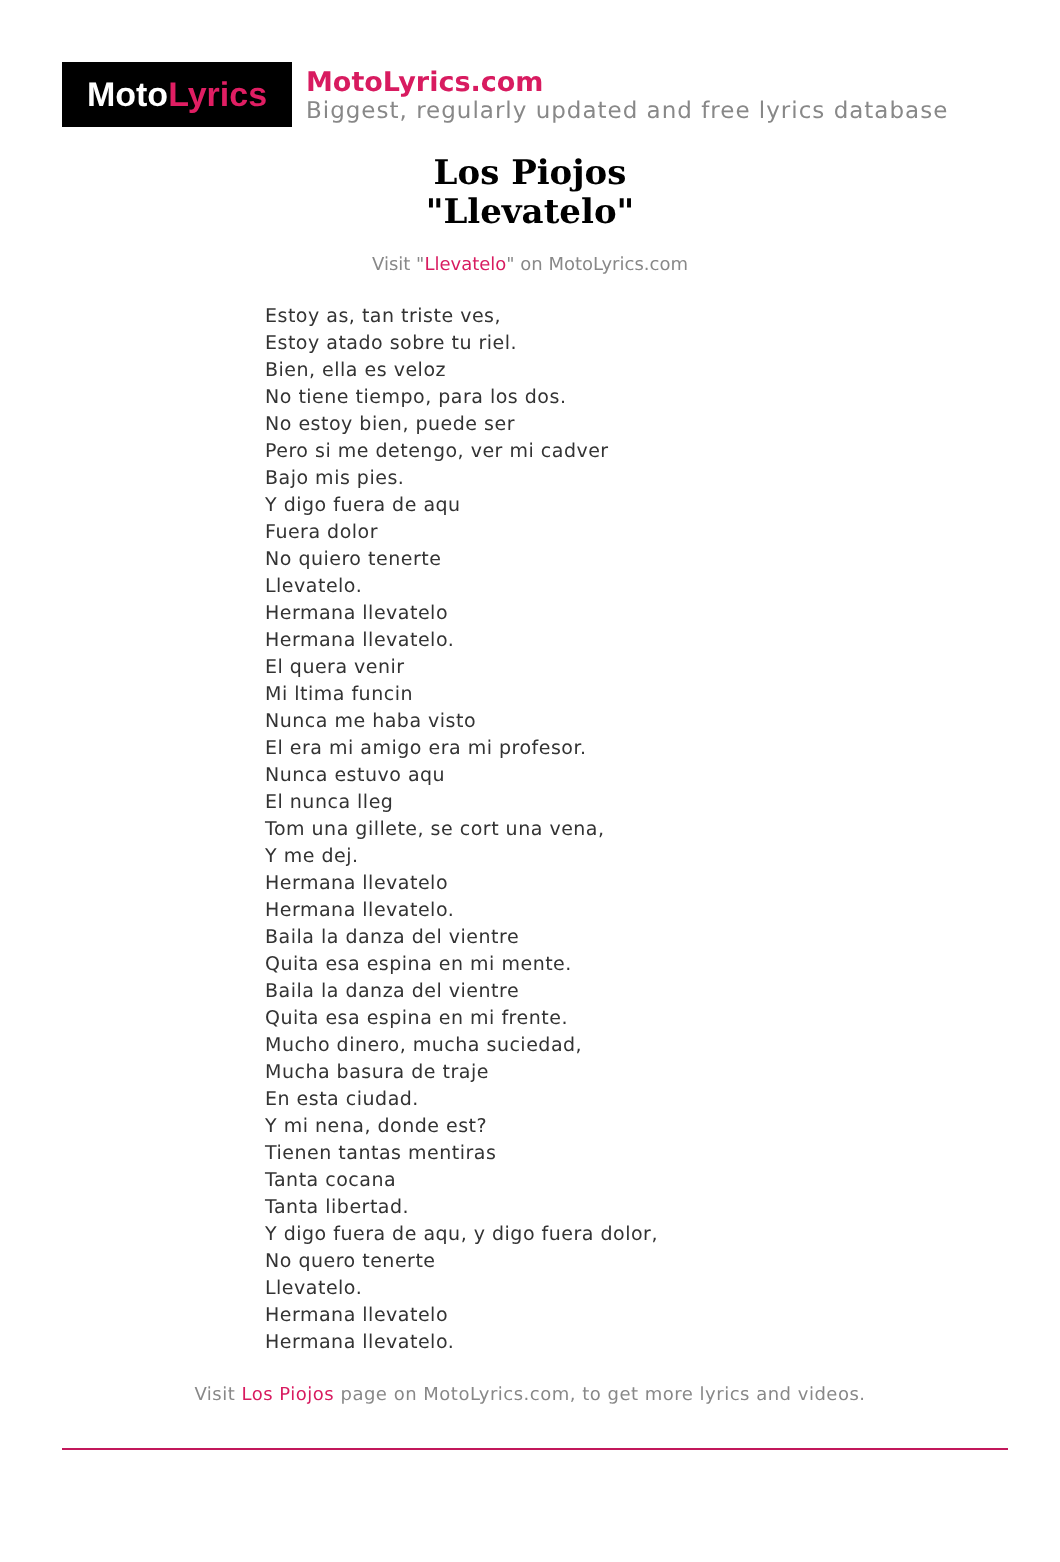Moto Lyrics
MotoLyrics.com
Biggest, regularly updated and free lyrics database
Los Piojos
"Llevatelo"
Visit "Llevatelo" on MotoLyrics.com
Estoy as, tan triste ves,
Estoy atado sobre tu riel.
Bien, ella es veloz
No tiene tiempo, para los dos.
No estoy bien, puede ser
Pero si me detengo, ver mi cadver
Bajo mis pies.
Y digo fuera de aqu
Fuera dolor
No quiero tenerte
Llevatelo.
Hermana llevatelo
Hermana llevatelo.
El quera venir
Mi ltima funcin
Nunca me haba visto
El era mi amigo era mi profesor.
Nunca estuvo aqu
El nunca lleg
Tom una gillete, se cort una vena,
Y me dej.
Hermana llevatelo
Hermana llevatelo.
Baila la danza del vientre
Quita esa espina en mi mente.
Baila la danza del vientre
Quita esa espina en mi frente.
Mucho dinero, mucha suciedad,
Mucha basura de traje
En esta ciudad.
Y mi nena, donde est?
Tienen tantas mentiras
Tanta cocana
Tanta libertad.
Y digo fuera de aqu, y digo fuera dolor,
No quero tenerte
Llevatelo.
Hermana llevatelo
Hermana llevatelo.
Visit Los Piojos page on MotoLyrics.com, to get more lyrics and videos.